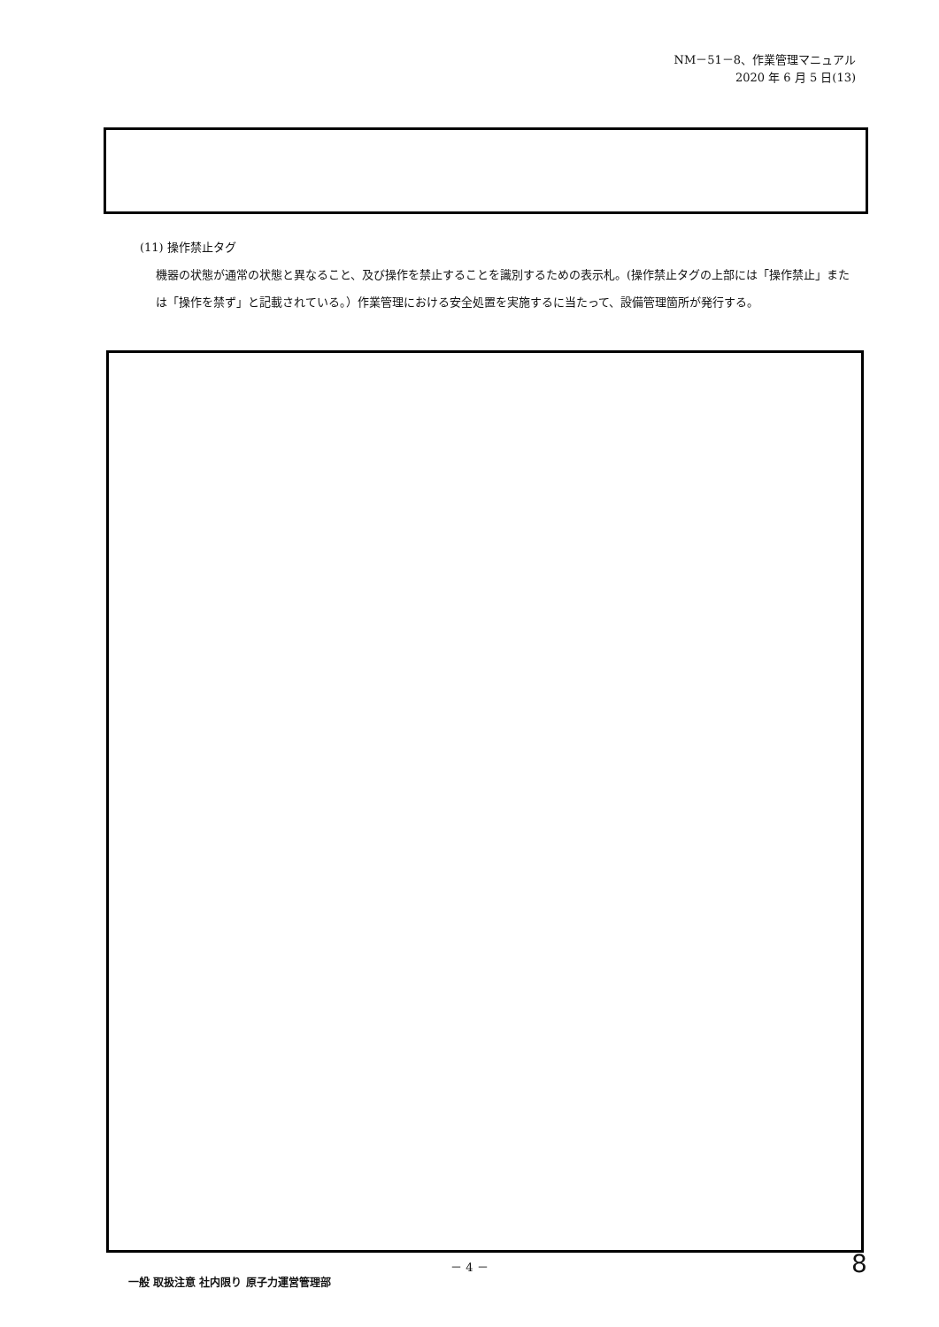NM－51－8、作業管理マニュアル
2020 年 6 月 5 日(13)
(11) 操作禁止タグ
機器の状態が通常の状態と異なること、及び操作を禁止することを識別するための表示札。(操作禁止タグの上部には「操作禁止」または「操作を禁ず」と記載されている。）作業管理における安全処置を実施するに当たって、設備管理箇所が発行する。
－ 4 － 8
一般 取扱注意 社内限り 原子力運営管理部